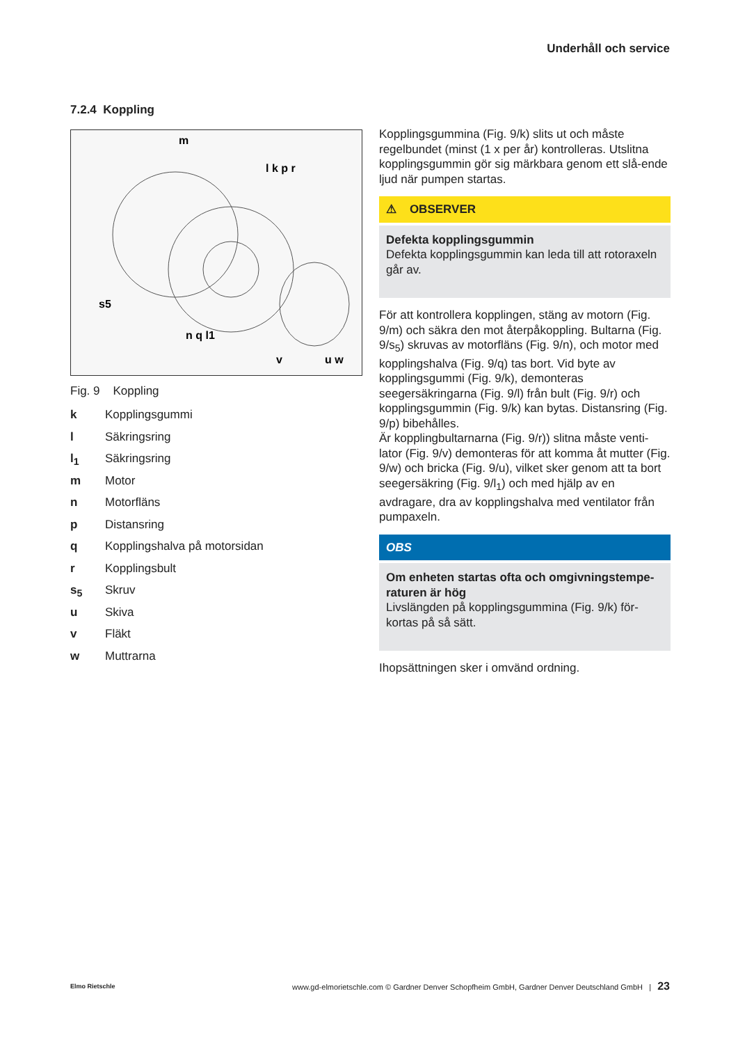Underhåll och service
7.2.4 Koppling
m
l k p r
s5
n q l1
v
u w
Fig. 9 Koppling
k Kopplingsgummi
l Säkringsring
l<sub>1</sub> Säkringsring
m Motor
n Motorfläns
p Distansring
q Kopplingshalva på motorsidan
r Kopplingsbult
s<sub>5</sub> Skruv
u Skiva
v Fläkt
w Muttrarna
Kopplingsgummina (Fig. 9/k) slits ut och måste regelbundet (minst (1 x per år) kontrolleras. Utslitna kopplingsgummin gör sig märkbara genom ett slå-ende ljud när pumpen startas.
⚠ OBSERVER
Defekta kopplingsgummin
Defekta kopplingsgummin kan leda till att rotoraxeln går av.
För att kontrollera kopplingen, stäng av motorn (Fig. 9/m) och säkra den mot återpåkoppling. Bultarna (Fig. 9/s<sub>5</sub>) skruvas av motorfläns (Fig. 9/n), och motor med kopplingshalva (Fig. 9/q) tas bort. Vid byte av kopplingsgummi (Fig. 9/k), demonteras seegersäkringarna (Fig. 9/l) från bult (Fig. 9/r) och kopplingsgummin (Fig. 9/k) kan bytas. Distansring (Fig. 9/p) bibehålles.
Är kopplingbultarnarna (Fig. 9/r)) slitna måste venti-lator (Fig. 9/v) demonteras för att komma åt mutter (Fig. 9/w) och bricka (Fig. 9/u), vilket sker genom att ta bort seegersäkring (Fig. 9/l<sub>1</sub>) och med hjälp av en avdragare, dra av kopplingshalva med ventilator från pumpaxeln.
OBS
Om enheten startas ofta och omgivningstempe-raturen är hög
Livslängden på kopplingsgummina (Fig. 9/k) för-kortas på så sätt.
Ihopsättningen sker i omvänd ordning.
Elmo Rietschle
www.gd-elmorietschle.com © Gardner Denver Schopfheim GmbH, Gardner Denver Deutschland GmbH | 23